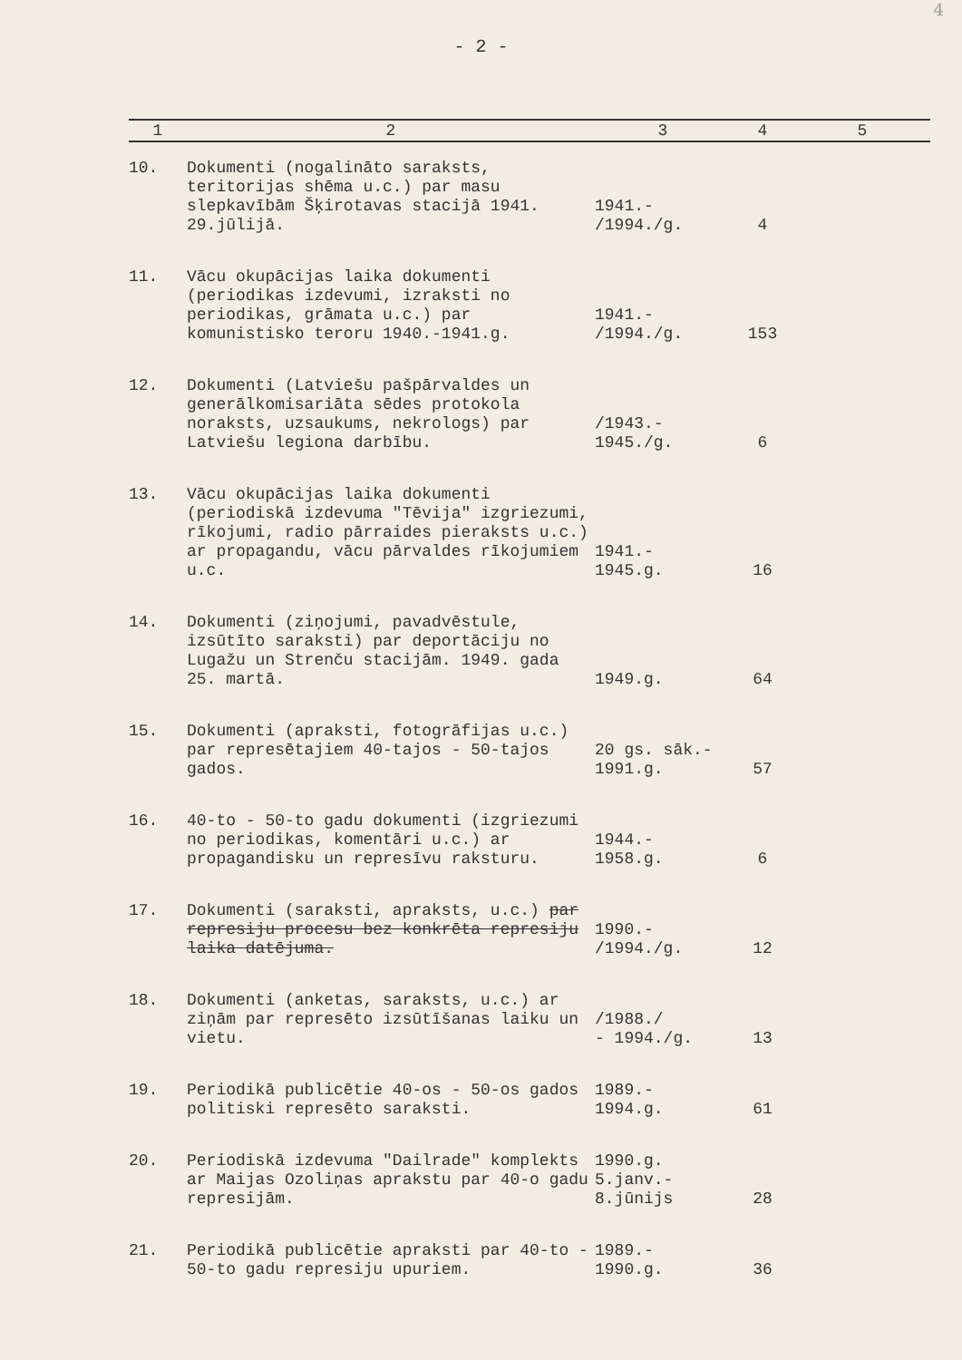4
- 2 -
| 1 | 2 | 3 | 4 | 5 |
| --- | --- | --- | --- | --- |
| 10. | Dokumenti (nogalināto saraksts, teritorijas shēma u.c.) par masu slepkavībām Šķirotavas stacijā 1941. 29.jūlijā. | 1941.- /1994./g. | 4 | |
| 11. | Vācu okupācijas laika dokumenti (periodikas izdevumi, izraksti no periodikas, grāmata u.c.) par komunistisko teroru 1940.-1941.g. | 1941.- /1994./g. | 153 | |
| 12. | Dokumenti (Latviešu pašpārvaldes un generālkomisariāta sēdes protokola noraksts, uzsaukums, nekrologs) par Latviešu legiona darbību. | /1943.- 1945./g. | 6 | |
| 13. | Vācu okupācijas laika dokumenti (periodiskā izdevuma "Tēvija" izgriezumi, rīkojumi, radio pārraides pieraksts u.c.) ar propagandu, vācu pārvaldes rīkojumiem u.c. | 1941.- 1945.g. | 16 | |
| 14. | Dokumenti (ziņojumi, pavadvēstule, izsūtīto saraksti) par deportāciju no Lugažu un Strenču stacijām. 1949. gada 25. martā. | 1949.g. | 64 | |
| 15. | Dokumenti (apraksti, fotogrāfijas u.c.) par represētajiem 40-tajos - 50-tajos gados. | 20 gs. sāk.- 1991.g. | 57 | |
| 16. | 40-to - 50-to gadu dokumenti (izgriezumi no periodikas, komentāri u.c.) ar propagandisku un represīvu raksturu. | 1944.- 1958.g. | 6 | |
| 17. | Dokumenti (saraksti, apraksts, u.c.) par represiju procesu bez konkrēta represiju laika datējuma. | 1990.- /1994./g. | 12 | |
| 18. | Dokumenti (anketas, saraksts, u.c.) ar ziņām par represēto izsūtīšanas laiku un vietu. | /1988./ - 1994./g. | 13 | |
| 19. | Periodikā publicētie 40-os - 50-os gados politiski represēto saraksti. | 1989.- 1994.g. | 61 | |
| 20. | Periodiskā izdevuma "Dailrade" komplekts ar Maijas Ozoliņas aprakstu par 40-o gadu represijām. | 1990.g. 5.janv.- 8.jūnijs | 28 | |
| 21. | Periodikā publicētie apraksti par 40-to - 50-to gadu represiju upuriem. | 1989.- 1990.g. | 36 | |